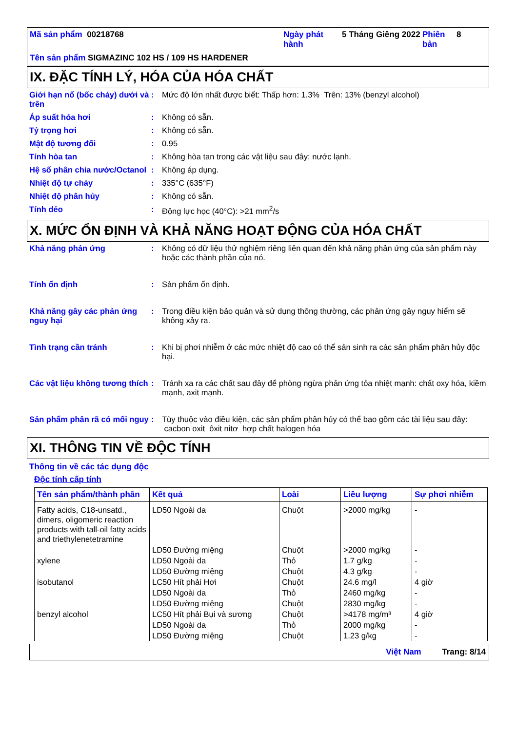| Mã sản phẩm 00218768 | Ngày phát hành | 5 Tháng Giêng 2022 | Phiên bản | 8 |
| Tên sản phẩm SIGMAZINC 102 HS / 109 HS HARDENER | | | | |
IX. ĐẶC TÍNH LÝ, HÓA CỦA HÓA CHẤT
Giới hạn nổ (bốc cháy) dưới và trên
: Mức độ lớn nhất được biết: Thấp hơn: 1.3% Trên: 13% (benzyl alcohol)
Áp suất hóa hơi : Không có sẵn.
Tỷ trọng hơi : Không có sẵn.
Mật độ tương đối : 0.95
Tính hòa tan : Không hòa tan trong các vật liệu sau đây: nước lạnh.
Hệ số phân chia nước/Octanol
: Không áp dụng.
Nhiệt độ tự cháy : 335°C (635°F)
Nhiệt độ phân hủy : Không có sẵn.
Tính dẻo : Động lực học (40°C): >21 mm<sup>2</sup>/s
X. MỨC ỔN ĐỊNH VÀ KHẢ NĂNG HOẠT ĐỘNG CỦA HÓA CHẤT
Khả năng phản ứng : Không có dữ liệu thử nghiệm riêng liên quan đến khả năng phản ứng của sản phẩm này hoặc các thành phần của nó.
Tính ổn định : Sản phẩm ổn định.
Khả năng gây các phản ứng nguy hại
: Trong điều kiện bảo quản và sử dụng thông thường, các phản ứng gây nguy hiểm sẽ không xảy ra.
Tình trạng cần tránh : Khi bị phơi nhiễm ở các mức nhiệt độ cao có thể sản sinh ra các sản phẩm phân hủy độc hại.
Các vật liệu không tương thích
: Tránh xa ra các chất sau đây để phòng ngừa phản ứng tỏa nhiệt mạnh: chất oxy hóa, kiềm mạnh, axit mạnh.
Sản phẩm phân rã có mối nguy
: Tùy thuộc vào điều kiện, các sản phẩm phân hủy có thể bao gồm các tài liệu sau đây: cacbon oxit ôxit nitơ hợp chất halogen hóa
XI. THÔNG TIN VỀ ĐỘC TÍNH
Thông tin về các tác dụng độc
Độc tính cấp tính
| Tên sản phẩm/thành phần | Kết quả | Loài | Liều lượng | Sự phơi nhiễm |
| --- | --- | --- | --- | --- |
| Fatty acids, C18-unsatd., dimers, oligomeric reaction products with tall-oil fatty acids and triethylenetetramine | LD50 Ngoài da | Chuột | >2000 mg/kg | - |
| | LD50 Đường miệng | Chuột | >2000 mg/kg | - |
| xylene | LD50 Ngoài da | Thỏ | 1.7 g/kg | - |
| | LD50 Đường miệng | Chuột | 4.3 g/kg | - |
| isobutanol | LC50 Hít phải Hơi | Chuột | 24.6 mg/l | 4 giờ |
| | LD50 Ngoài da | Thỏ | 2460 mg/kg | - |
| | LD50 Đường miệng | Chuột | 2830 mg/kg | - |
| benzyl alcohol | LC50 Hít phải Bụi và sương | Chuột | >4178 mg/m³ | 4 giờ |
| | LD50 Ngoài da | Thỏ | 2000 mg/kg | - |
| | LD50 Đường miệng | Chuột | 1.23 g/kg | - |
Việt Nam Trang: 8/14